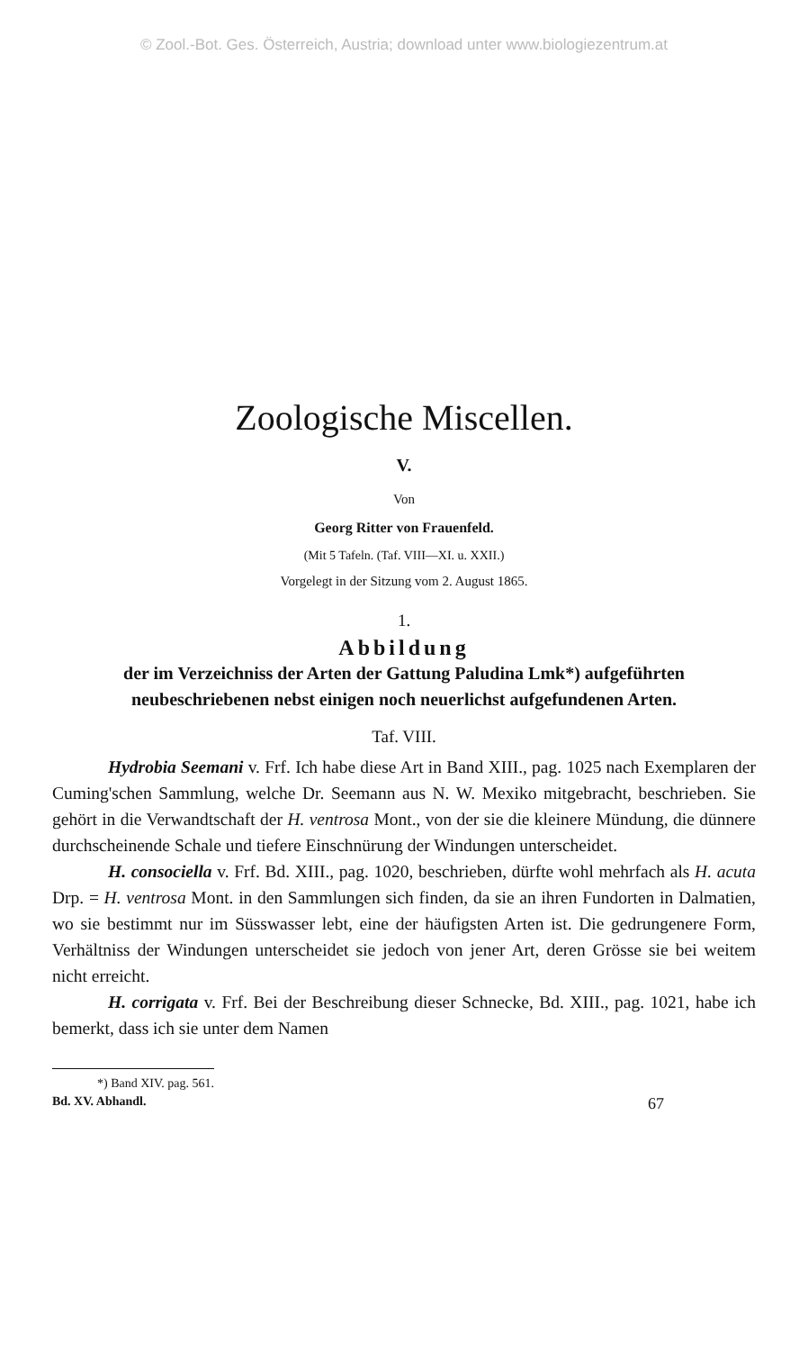© Zool.-Bot. Ges. Österreich, Austria; download unter www.biologiezentrum.at
Zoologische Miscellen.
V.
Von
Georg Ritter von Frauenfeld.
(Mit 5 Tafeln. (Taf. VIII—XI. u. XXII.)
Vorgelegt in der Sitzung vom 2. August 1865.
1.
Abbildung
der im Verzeichniss der Arten der Gattung Paludina Lmk*) aufgeführten neubeschriebenen nebst einigen noch neuerlichst aufgefundenen Arten.
Taf. VIII.
Hydrobia Seemani v. Frf. Ich habe diese Art in Band XIII., pag. 1025 nach Exemplaren der Cuming'schen Sammlung, welche Dr. Seemann aus N. W. Mexiko mitgebracht, beschrieben. Sie gehört in die Verwandtschaft der H. ventrosa Mont., von der sie die kleinere Mündung, die dünnere durchscheinende Schale und tiefere Einschnürung der Windungen unterscheidet.
H. consociella v. Frf. Bd. XIII., pag. 1020, beschrieben, dürfte wohl mehrfach als H. acuta Drp. = H. ventrosa Mont. in den Sammlungen sich finden, da sie an ihren Fundorten in Dalmatien, wo sie bestimmt nur im Süsswasser lebt, eine der häufigsten Arten ist. Die gedrungenere Form, Verhältniss der Windungen unterscheidet sie jedoch von jener Art, deren Grösse sie bei weitem nicht erreicht.
H. corrigata v. Frf. Bei der Beschreibung dieser Schnecke, Bd. XIII., pag. 1021, habe ich bemerkt, dass ich sie unter dem Namen
*) Band XIV. pag. 561.
Bd. XV. Abhandl. 67